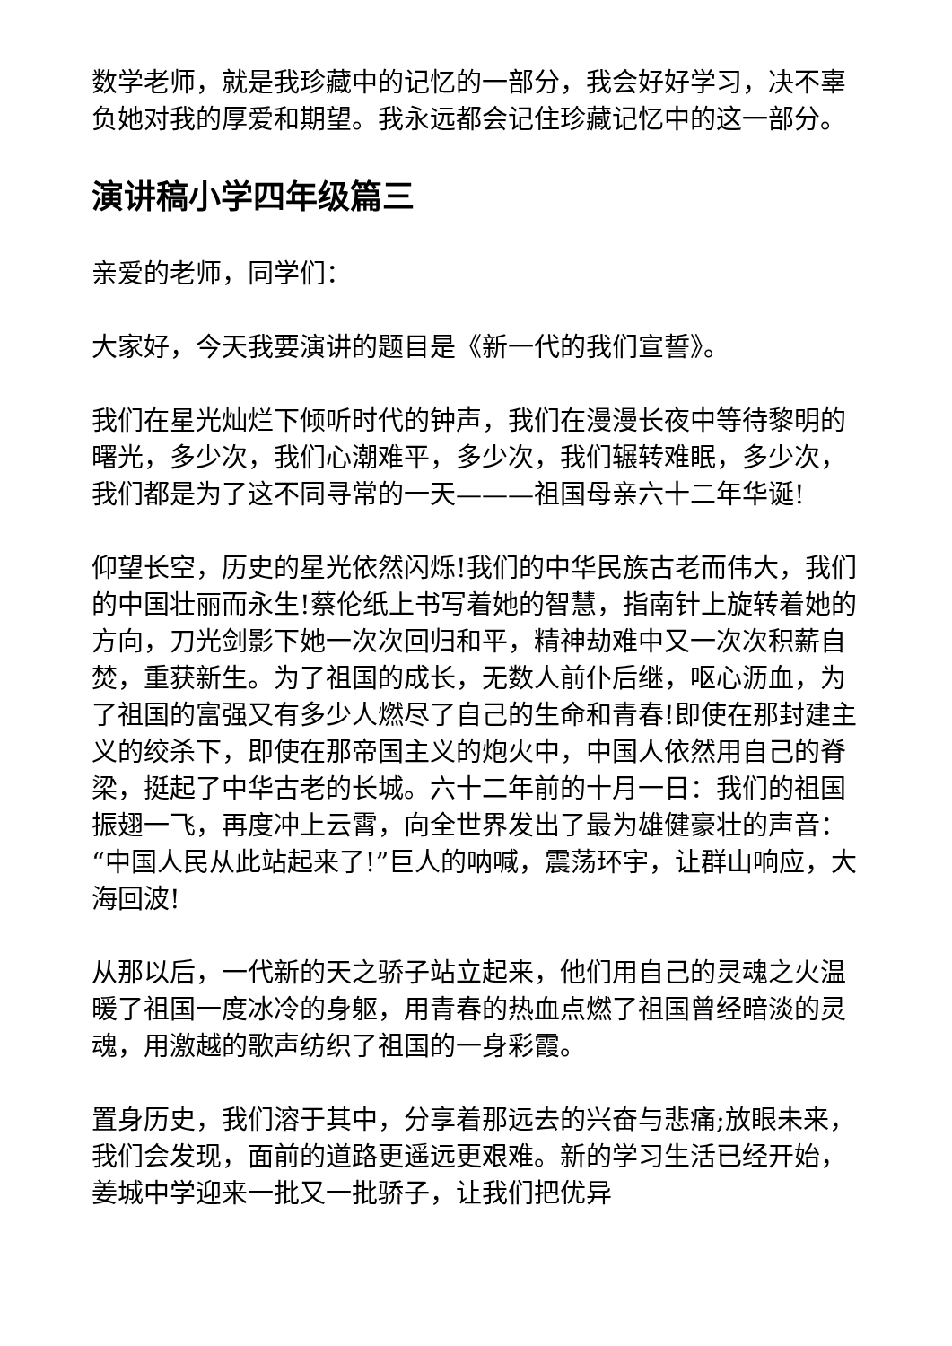数学老师，就是我珍藏中的记忆的一部分，我会好好学习，决不辜负她对我的厚爱和期望。我永远都会记住珍藏记忆中的这一部分。
演讲稿小学四年级篇三
亲爱的老师，同学们：
大家好，今天我要演讲的题目是《新一代的我们宣誓》。
我们在星光灿烂下倾听时代的钟声，我们在漫漫长夜中等待黎明的曙光，多少次，我们心潮难平，多少次，我们辗转难眠，多少次，我们都是为了这不同寻常的一天———祖国母亲六十二年华诞!
仰望长空，历史的星光依然闪烁!我们的中华民族古老而伟大，我们的中国壮丽而永生!蔡伦纸上书写着她的智慧，指南针上旋转着她的方向，刀光剑影下她一次次回归和平，精神劫难中又一次次积薪自焚，重获新生。为了祖国的成长，无数人前仆后继，呕心沥血，为了祖国的富强又有多少人燃尽了自己的生命和青春!即使在那封建主义的绞杀下，即使在那帝国主义的炮火中，中国人依然用自己的脊梁，挺起了中华古老的长城。六十二年前的十月一日：我们的祖国振翅一飞，再度冲上云霄，向全世界发出了最为雄健豪壮的声音：“中国人民从此站起来了!”巨人的呐喊，震荡环宇，让群山响应，大海回波!
从那以后，一代新的天之骄子站立起来，他们用自己的灵魂之火温暖了祖国一度冰冷的身躯，用青春的热血点燃了祖国曾经暗淡的灵魂，用激越的歌声纺织了祖国的一身彩霞。
置身历史，我们溶于其中，分享着那远去的兴奋与悲痛;放眼未来，我们会发现，面前的道路更遥远更艰难。新的学习生活已经开始，姜城中学迎来一批又一批骄子，让我们把优异